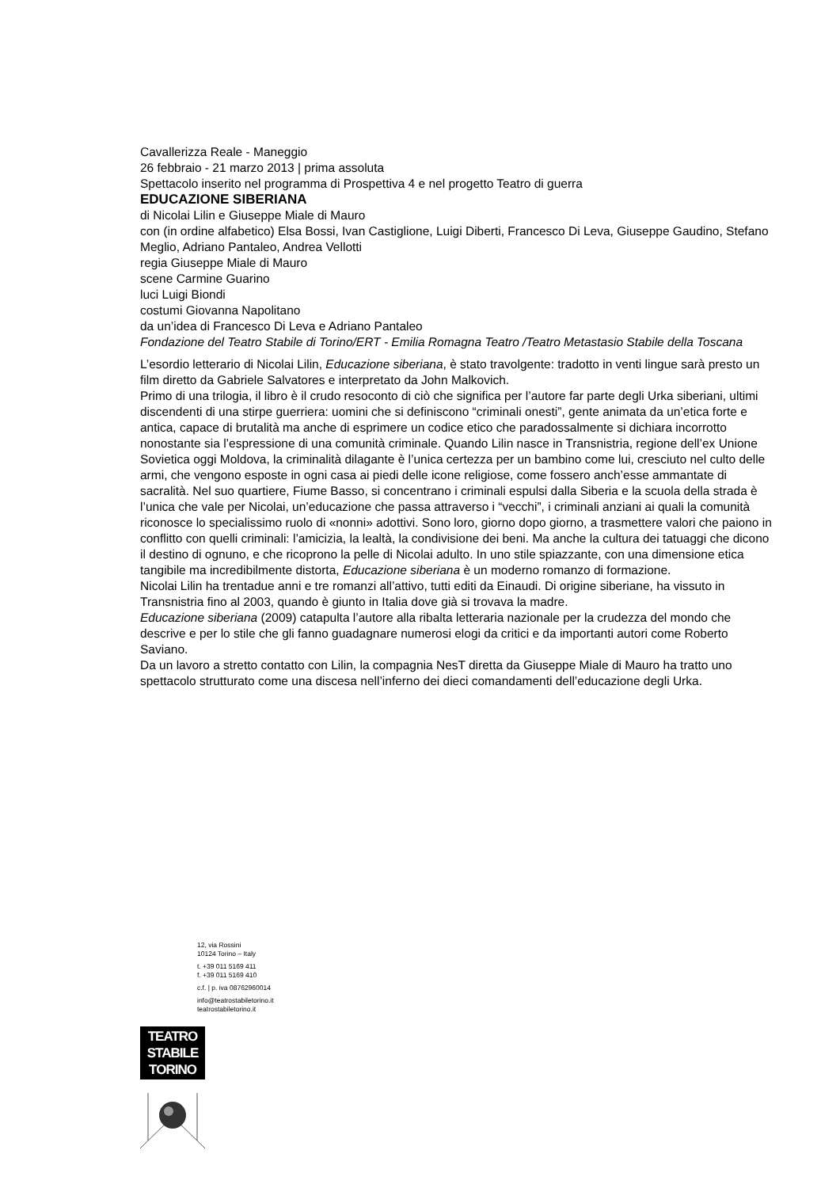Cavallerizza Reale - Maneggio
26 febbraio - 21 marzo 2013 | prima assoluta
Spettacolo inserito nel programma di Prospettiva 4 e nel progetto Teatro di guerra
EDUCAZIONE SIBERIANA
di Nicolai Lilin e Giuseppe Miale di Mauro
con (in ordine alfabetico) Elsa Bossi, Ivan Castiglione, Luigi Diberti, Francesco Di Leva, Giuseppe Gaudino, Stefano Meglio, Adriano Pantaleo, Andrea Vellotti
regia Giuseppe Miale di Mauro
scene Carmine Guarino
luci Luigi Biondi
costumi Giovanna Napolitano
da un’idea di Francesco Di Leva e Adriano Pantaleo
Fondazione del Teatro Stabile di Torino/ERT - Emilia Romagna Teatro /Teatro Metastasio Stabile della Toscana
L’esordio letterario di Nicolai Lilin, Educazione siberiana, è stato travolgente: tradotto in venti lingue sarà presto un film diretto da Gabriele Salvatores e interpretato da John Malkovich.
Primo di una trilogia, il libro è il crudo resoconto di ciò che significa per l’autore far parte degli Urka siberiani, ultimi discendenti di una stirpe guerriera: uomini che si definiscono “criminali onesti”, gente animata da un’etica forte e antica, capace di brutalità ma anche di esprimere un codice etico che paradossalmente si dichiara incorrotto nonostante sia l’espressione di una comunità criminale. Quando Lilin nasce in Transnistria, regione dell’ex Unione Sovietica oggi Moldova, la criminalità dilagante è l’unica certezza per un bambino come lui, cresciuto nel culto delle armi, che vengono esposte in ogni casa ai piedi delle icone religiose, come fossero anch’esse ammantate di sacralità. Nel suo quartiere, Fiume Basso, si concentrano i criminali espulsi dalla Siberia e la scuola della strada è l’unica che vale per Nicolai, un’educazione che passa attraverso i “vecchi”, i criminali anziani ai quali la comunità riconosce lo specialissimo ruolo di «nonni» adottivi. Sono loro, giorno dopo giorno, a trasmettere valori che paiono in conflitto con quelli criminali: l’amicizia, la lealtà, la condivisione dei beni. Ma anche la cultura dei tatuaggi che dicono il destino di ognuno, e che ricoprono la pelle di Nicolai adulto. In uno stile spiazzante, con una dimensione etica tangibile ma incredibilmente distorta, Educazione siberiana è un moderno romanzo di formazione.
Nicolai Lilin ha trentadue anni e tre romanzi all’attivo, tutti editi da Einaudi. Di origine siberiane, ha vissuto in Transnistria fino al 2003, quando è giunto in Italia dove già si trovava la madre.
Educazione siberiana (2009) catapulta l’autore alla ribalta letteraria nazionale per la crudezza del mondo che descrive e per lo stile che gli fanno guadagnare numerosi elogi da critici e da importanti autori come Roberto Saviano.
Da un lavoro a stretto contatto con Lilin, la compagnia NesT diretta da Giuseppe Miale di Mauro ha tratto uno spettacolo strutturato come una discesa nell’inferno dei dieci comandamenti dell’educazione degli Urka.
12, via Rossini
10124 Torino – Italy
t. +39 011 5169 411
f. +39 011 5169 410
c.f. | p. iva 08762960014
info@teatrostabiletorino.it
teatrostabiletorino.it
TEATRO
STABILE
TORINO